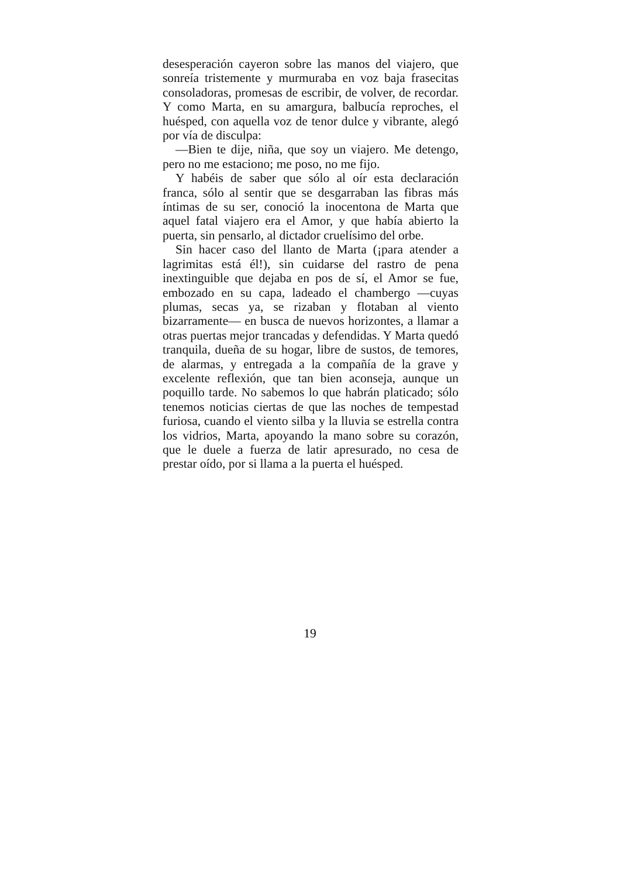desesperación cayeron sobre las manos del viajero, que sonreía tristemente y murmuraba en voz baja frasecitas consoladoras, promesas de escribir, de volver, de recordar. Y como Marta, en su amargura, balbucía reproches, el huésped, con aquella voz de tenor dulce y vibrante, alegó por vía de disculpa:
—Bien te dije, niña, que soy un viajero. Me detengo, pero no me estaciono; me poso, no me fijo.
Y habéis de saber que sólo al oír esta declaración franca, sólo al sentir que se desgarraban las fibras más íntimas de su ser, conoció la inocentona de Marta que aquel fatal viajero era el Amor, y que había abierto la puerta, sin pensarlo, al dictador cruelísimo del orbe.
Sin hacer caso del llanto de Marta (¡para atender a lagrimitas está él!), sin cuidarse del rastro de pena inextinguible que dejaba en pos de sí, el Amor se fue, embozado en su capa, ladeado el chambergo —cuyas plumas, secas ya, se rizaban y flotaban al viento bizarramente— en busca de nuevos horizontes, a llamar a otras puertas mejor trancadas y defendidas. Y Marta quedó tranquila, dueña de su hogar, libre de sustos, de temores, de alarmas, y entregada a la compañía de la grave y excelente reflexión, que tan bien aconseja, aunque un poquillo tarde. No sabemos lo que habrán platicado; sólo tenemos noticias ciertas de que las noches de tempestad furiosa, cuando el viento silba y la lluvia se estrella contra los vidrios, Marta, apoyando la mano sobre su corazón, que le duele a fuerza de latir apresurado, no cesa de prestar oído, por si llama a la puerta el huésped.
19